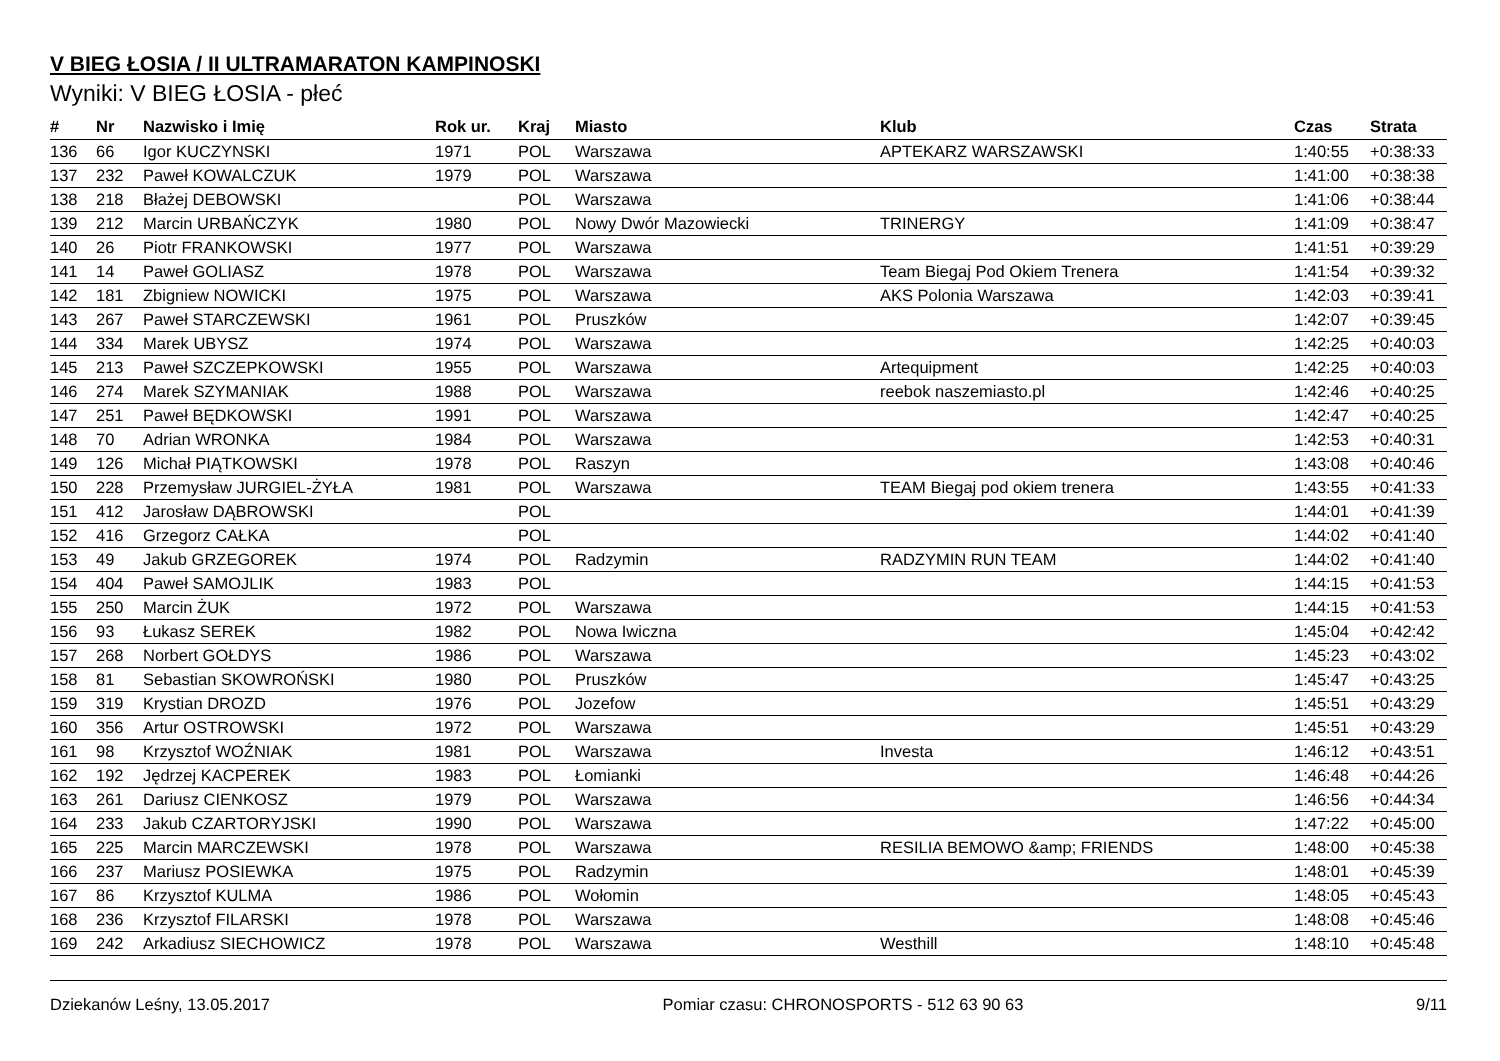V BIEG ŁOSIA / II ULTRAMARATON KAMPINOSKI
Wyniki: V BIEG ŁOSIA - płeć
| # | Nr | Nazwisko i Imię | Rok ur. | Kraj | Miasto | Klub | Czas | Strata |
| --- | --- | --- | --- | --- | --- | --- | --- | --- |
| 136 | 66 | Igor KUCZYNSKI | 1971 | POL | Warszawa | APTEKARZ WARSZAWSKI | 1:40:55 | +0:38:33 |
| 137 | 232 | Paweł KOWALCZUK | 1979 | POL | Warszawa | | 1:41:00 | +0:38:38 |
| 138 | 218 | Błażej DEBOWSKI | | POL | Warszawa | | 1:41:06 | +0:38:44 |
| 139 | 212 | Marcin URBAŃCZYK | 1980 | POL | Nowy Dwór Mazowiecki | TRINERGY | 1:41:09 | +0:38:47 |
| 140 | 26 | Piotr FRANKOWSKI | 1977 | POL | Warszawa | | 1:41:51 | +0:39:29 |
| 141 | 14 | Paweł GOLIASZ | 1978 | POL | Warszawa | Team Biegaj Pod Okiem Trenera | 1:41:54 | +0:39:32 |
| 142 | 181 | Zbigniew NOWICKI | 1975 | POL | Warszawa | AKS Polonia Warszawa | 1:42:03 | +0:39:41 |
| 143 | 267 | Paweł STARCZEWSKI | 1961 | POL | Pruszków | | 1:42:07 | +0:39:45 |
| 144 | 334 | Marek UBYSZ | 1974 | POL | Warszawa | | 1:42:25 | +0:40:03 |
| 145 | 213 | Paweł SZCZEPKOWSKI | 1955 | POL | Warszawa | Artequipment | 1:42:25 | +0:40:03 |
| 146 | 274 | Marek SZYMANIAK | 1988 | POL | Warszawa | reebok naszemiasto.pl | 1:42:46 | +0:40:25 |
| 147 | 251 | Paweł BĘDKOWSKI | 1991 | POL | Warszawa | | 1:42:47 | +0:40:25 |
| 148 | 70 | Adrian WRONKA | 1984 | POL | Warszawa | | 1:42:53 | +0:40:31 |
| 149 | 126 | Michał PIĄTKOWSKI | 1978 | POL | Raszyn | | 1:43:08 | +0:40:46 |
| 150 | 228 | Przemysław JURGIEL-ŻYŁA | 1981 | POL | Warszawa | TEAM Biegaj pod okiem trenera | 1:43:55 | +0:41:33 |
| 151 | 412 | Jarosław DĄBROWSKI | | POL | | | 1:44:01 | +0:41:39 |
| 152 | 416 | Grzegorz CAŁKA | | POL | | | 1:44:02 | +0:41:40 |
| 153 | 49 | Jakub GRZEGOREK | 1974 | POL | Radzymin | RADZYMIN RUN TEAM | 1:44:02 | +0:41:40 |
| 154 | 404 | Paweł SAMOJLIK | 1983 | POL | | | 1:44:15 | +0:41:53 |
| 155 | 250 | Marcin ŻUK | 1972 | POL | Warszawa | | 1:44:15 | +0:41:53 |
| 156 | 93 | Łukasz SEREK | 1982 | POL | Nowa Iwiczna | | 1:45:04 | +0:42:42 |
| 157 | 268 | Norbert GOŁDYS | 1986 | POL | Warszawa | | 1:45:23 | +0:43:02 |
| 158 | 81 | Sebastian SKOWROŃSKI | 1980 | POL | Pruszków | | 1:45:47 | +0:43:25 |
| 159 | 319 | Krystian DROZD | 1976 | POL | Jozefow | | 1:45:51 | +0:43:29 |
| 160 | 356 | Artur OSTROWSKI | 1972 | POL | Warszawa | | 1:45:51 | +0:43:29 |
| 161 | 98 | Krzysztof WOŹNIAK | 1981 | POL | Warszawa | Investa | 1:46:12 | +0:43:51 |
| 162 | 192 | Jędrzej KACPEREK | 1983 | POL | Łomianki | | 1:46:48 | +0:44:26 |
| 163 | 261 | Dariusz CIENKOSZ | 1979 | POL | Warszawa | | 1:46:56 | +0:44:34 |
| 164 | 233 | Jakub CZARTORYJSKI | 1990 | POL | Warszawa | | 1:47:22 | +0:45:00 |
| 165 | 225 | Marcin MARCZEWSKI | 1978 | POL | Warszawa | RESILIA BEMOWO &amp; FRIENDS | 1:48:00 | +0:45:38 |
| 166 | 237 | Mariusz POSIEWKA | 1975 | POL | Radzymin | | 1:48:01 | +0:45:39 |
| 167 | 86 | Krzysztof KULMA | 1986 | POL | Wołomin | | 1:48:05 | +0:45:43 |
| 168 | 236 | Krzysztof FILARSKI | 1978 | POL | Warszawa | | 1:48:08 | +0:45:46 |
| 169 | 242 | Arkadiusz SIECHOWICZ | 1978 | POL | Warszawa | Westhill | 1:48:10 | +0:45:48 |
Dziekanów Leśny, 13.05.2017 Pomiar czasu: CHRONOSPORTS - 512 63 90 63 9/11